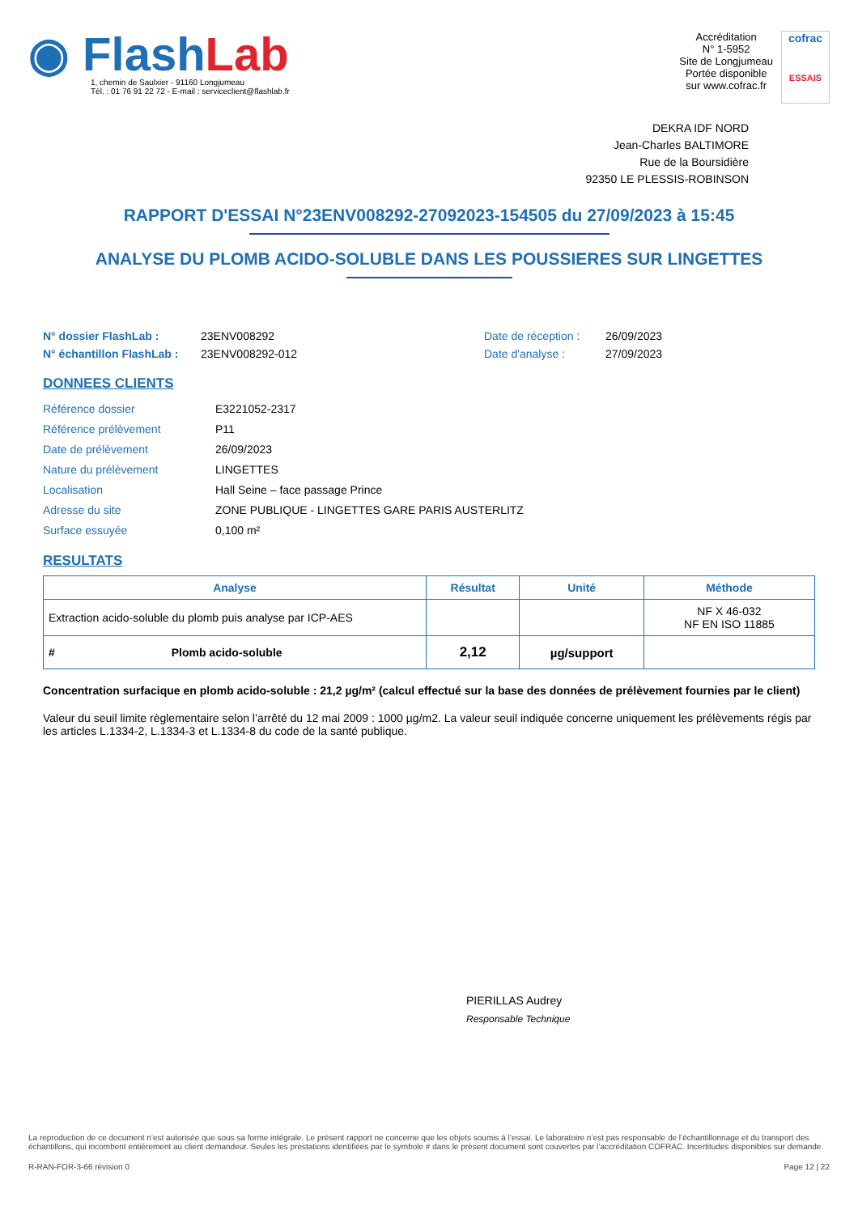◉ Flash Lab
1, chemin de Saulxier - 91160 Longjumeau
Tél. : 01 76 91 22 72 - E-mail : serviceclient@flashlab.fr
Accréditation
N° 1-5952
Site de Longjumeau
Portée disponible
sur www.cofrac.fr
cofrac
ESSAIS
DEKRA IDF NORD
Jean-Charles BALTIMORE
Rue de la Boursidière
92350 LE PLESSIS-ROBINSON
RAPPORT D'ESSAI N°23ENV008292-27092023-154505 du 27/09/2023 à 15:45
ANALYSE DU PLOMB ACIDO-SOLUBLE DANS LES POUSSIERES SUR LINGETTES
N° dossier FlashLab : 23ENV008292 Date de réception : 26/09/2023
N° échantillon FlashLab : 23ENV008292-012 Date d'analyse : 27/09/2023
DONNEES CLIENTS
| Référence dossier | E3221052-2317 |
| Référence prélèvement | P11 |
| Date de prélèvement | 26/09/2023 |
| Nature du prélèvement | LINGETTES |
| Localisation | Hall Seine – face passage Prince |
| Adresse du site | ZONE PUBLIQUE - LINGETTES GARE PARIS AUSTERLITZ |
| Surface essuyée | 0,100 m² |
RESULTATS
| Analyse | Résultat | Unité | Méthode |
| --- | --- | --- | --- |
| Extraction acido-soluble du plomb puis analyse par ICP-AES | | | NF X 46-032 NF EN ISO 11885 |
| # Plomb acido-soluble | 2,12 | µg/support | |
Concentration surfacique en plomb acido-soluble : 21,2 µg/m² (calcul effectué sur la base des données de prélèvement fournies par le client)
Valeur du seuil limite règlementaire selon l’arrêté du 12 mai 2009 : 1000 µg/m2. La valeur seuil indiquée concerne uniquement les prélèvements régis par les articles L.1334-2, L.1334-3 et L.1334-8 du code de la santé publique.
PIERILLAS Audrey
Responsable Technique
La reproduction de ce document n’est autorisée que sous sa forme intégrale. Le présent rapport ne concerne que les objets soumis à l’essai. Le laboratoire n’est pas responsable de l’échantillonnage et du transport des échantillons, qui incombent entièrement au client demandeur. Seules les prestations identifiées par le symbole # dans le présent document sont couvertes par l’accréditation COFRAC. Incertitudes disponibles sur demande.
R-RAN-FOR-3-66 révision 0 Page 12 | 22